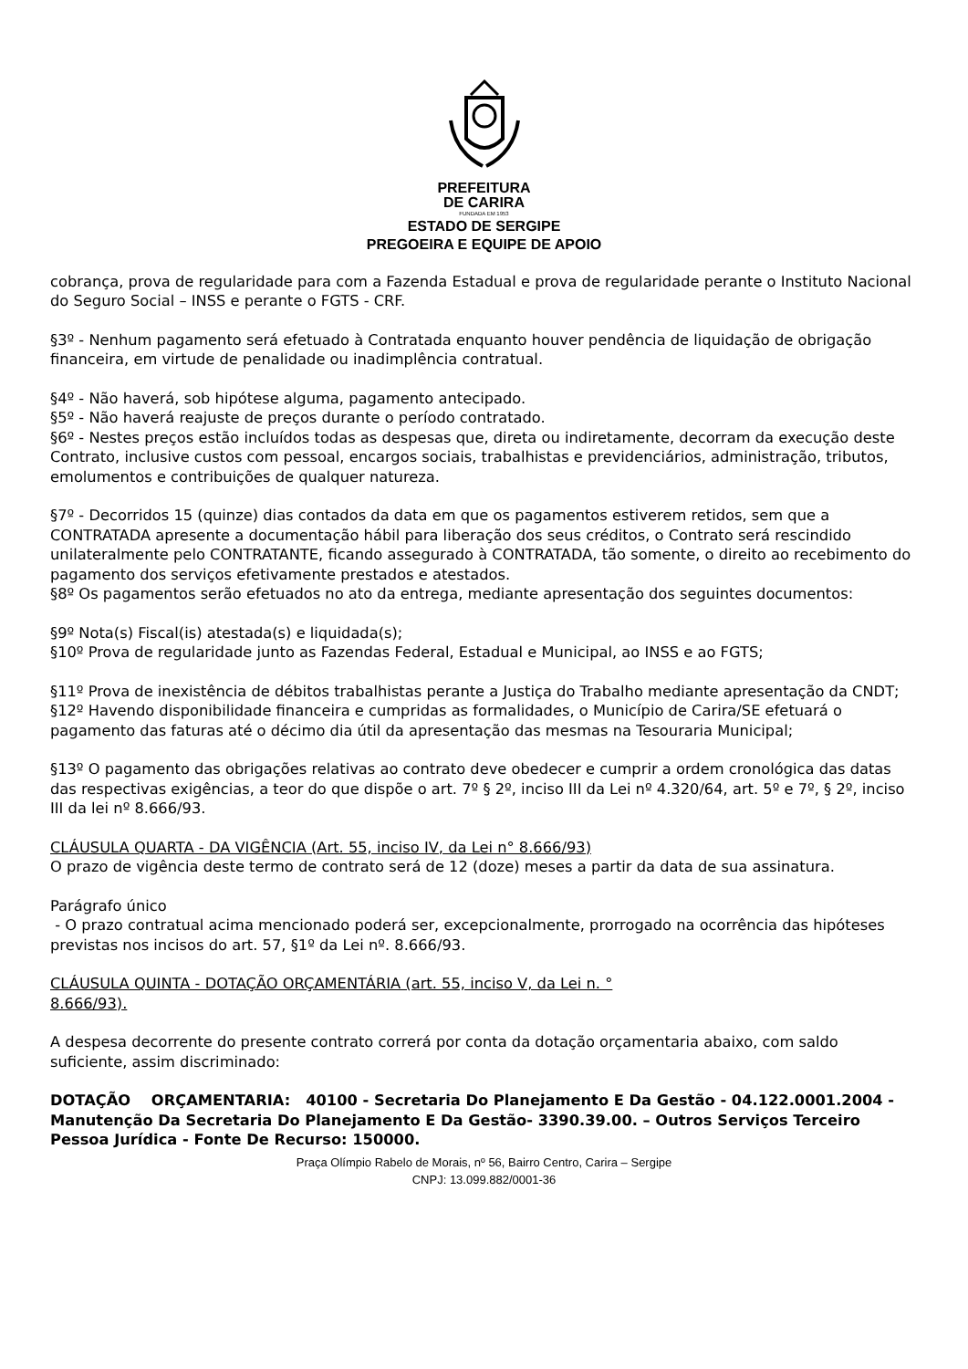PREFEITURA
DE CARIRA
FUNDADA EM 1953
ESTADO DE SERGIPE
PREGOEIRA E EQUIPE DE APOIO
cobrança, prova de regularidade para com a Fazenda Estadual e prova de regularidade perante o Instituto Nacional do Seguro Social – INSS e perante o FGTS - CRF.
§3º - Nenhum pagamento será efetuado à Contratada enquanto houver pendência de liquidação de obrigação financeira, em virtude de penalidade ou inadimplência contratual.
§4º - Não haverá, sob hipótese alguma, pagamento antecipado.
§5º - Não haverá reajuste de preços durante o período contratado.
§6º - Nestes preços estão incluídos todas as despesas que, direta ou indiretamente, decorram da execução deste Contrato, inclusive custos com pessoal, encargos sociais, trabalhistas e previdenciários, administração, tributos, emolumentos e contribuições de qualquer natureza.
§7º - Decorridos 15 (quinze) dias contados da data em que os pagamentos estiverem retidos, sem que a CONTRATADA apresente a documentação hábil para liberação dos seus créditos, o Contrato será rescindido unilateralmente pelo CONTRATANTE, ficando assegurado à CONTRATADA, tão somente, o direito ao recebimento do pagamento dos serviços efetivamente prestados e atestados.
§8º Os pagamentos serão efetuados no ato da entrega, mediante apresentação dos seguintes documentos:
§9º Nota(s) Fiscal(is) atestada(s) e liquidada(s);
§10º Prova de regularidade junto as Fazendas Federal, Estadual e Municipal, ao INSS e ao FGTS;
§11º Prova de inexistência de débitos trabalhistas perante a Justiça do Trabalho mediante apresentação da CNDT;
§12º Havendo disponibilidade financeira e cumpridas as formalidades, o Município de Carira/SE efetuará o pagamento das faturas até o décimo dia útil da apresentação das mesmas na Tesouraria Municipal;
§13º O pagamento das obrigações relativas ao contrato deve obedecer e cumprir a ordem cronológica das datas das respectivas exigências, a teor do que dispõe o art. 7º § 2º, inciso III da Lei nº 4.320/64, art. 5º e 7º, § 2º, inciso III da lei nº 8.666/93.
CLÁUSULA QUARTA - DA VIGÊNCIA (Art. 55, inciso IV, da Lei n° 8.666/93)
O prazo de vigência deste termo de contrato será de 12 (doze) meses a partir da data de sua assinatura.
Parágrafo único
- O prazo contratual acima mencionado poderá ser, excepcionalmente, prorrogado na ocorrência das hipóteses previstas nos incisos do art. 57, §1º da Lei nº. 8.666/93.
CLÁUSULA QUINTA - DOTAÇÃO ORÇAMENTÁRIA (art. 55, inciso V, da Lei n. °
8.666/93).
A despesa decorrente do presente contrato correrá por conta da dotação orçamentaria abaixo, com saldo suficiente, assim discriminado:
DOTAÇÃO ORÇAMENTARIA: 40100 - Secretaria Do Planejamento E Da Gestão - 04.122.0001.2004 - Manutenção Da Secretaria Do Planejamento E Da Gestão- 3390.39.00. – Outros Serviços Terceiro Pessoa Jurídica - Fonte De Recurso: 150000.
Praça Olímpio Rabelo de Morais, nº 56, Bairro Centro, Carira – Sergipe
CNPJ: 13.099.882/0001-36